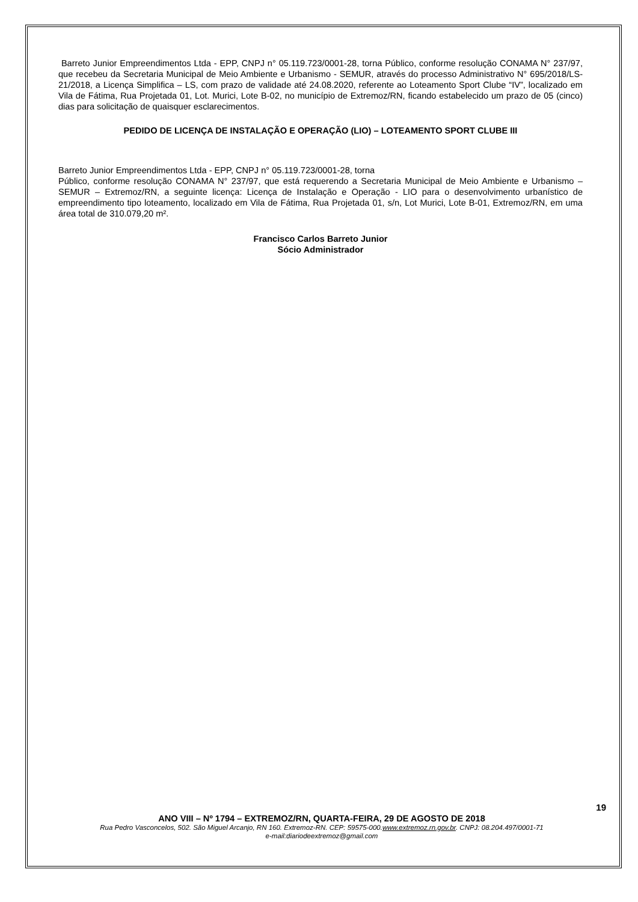Barreto Junior Empreendimentos Ltda - EPP, CNPJ n° 05.119.723/0001-28, torna Público, conforme resolução CONAMA N° 237/97, que recebeu da Secretaria Municipal de Meio Ambiente e Urbanismo - SEMUR, através do processo Administrativo N° 695/2018/LS-21/2018, a Licença Simplifica – LS, com prazo de validade até 24.08.2020, referente ao Loteamento Sport Clube “IV”, localizado em Vila de Fátima, Rua Projetada 01, Lot. Murici, Lote B-02, no município de Extremoz/RN, ficando estabelecido um prazo de 05 (cinco) dias para solicitação de quaisquer esclarecimentos.
PEDIDO DE LICENÇA DE INSTALAÇÃO E OPERAÇÃO (LIO) – LOTEAMENTO SPORT CLUBE III
Barreto Junior Empreendimentos Ltda - EPP, CNPJ n° 05.119.723/0001-28, torna
Público, conforme resolução CONAMA N° 237/97, que está requerendo a Secretaria Municipal de Meio Ambiente e Urbanismo – SEMUR – Extremoz/RN, a seguinte licença: Licença de Instalação e Operação - LIO para o desenvolvimento urbanístico de empreendimento tipo loteamento, localizado em Vila de Fátima, Rua Projetada 01, s/n, Lot Murici, Lote B-01, Extremoz/RN, em uma área total de 310.079,20 m².
Francisco Carlos Barreto Junior
Sócio Administrador
19
ANO VIII – Nº 1794 – EXTREMOZ/RN, QUARTA-FEIRA, 29 DE AGOSTO DE 2018
Rua Pedro Vasconcelos, 502. São Miguel Arcanjo, RN 160. Extremoz-RN. CEP: 59575-000.www.extremoz.rn.gov.br. CNPJ: 08.204.497/0001-71
e-mail:diariodeextremoz@gmail.com